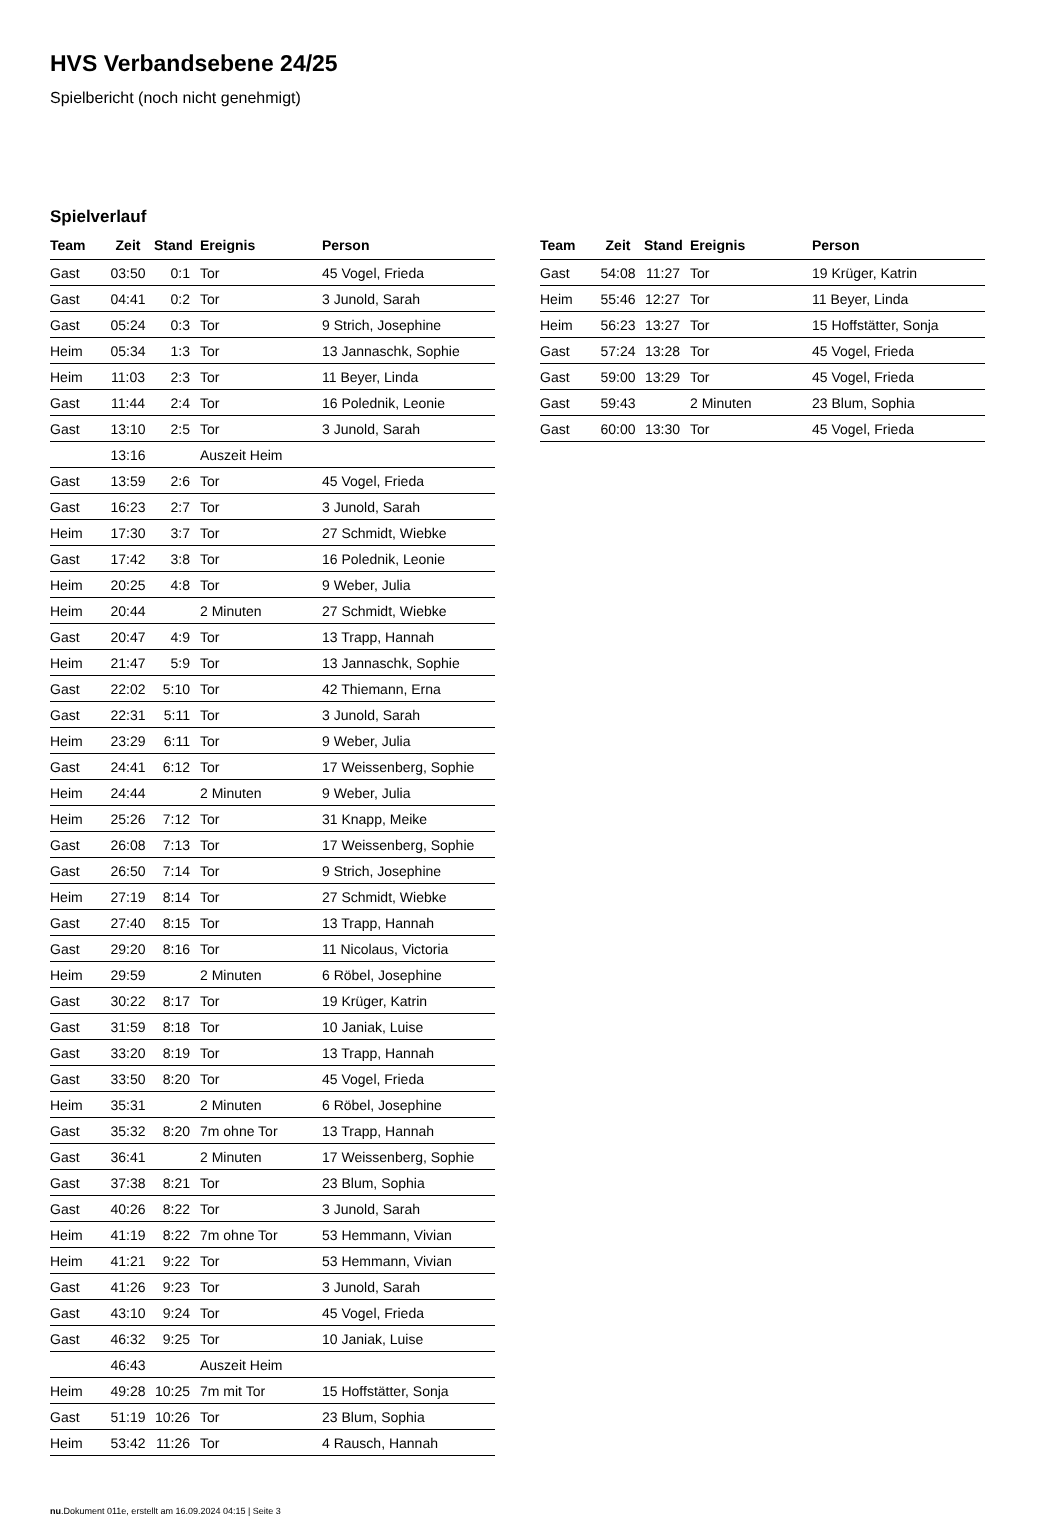HVS Verbandsebene 24/25
Spielbericht (noch nicht genehmigt)
Spielverlauf
| Team | Zeit | Stand | Ereignis | Person |
| --- | --- | --- | --- | --- |
| Gast | 03:50 | 0:1 | Tor | 45 Vogel, Frieda |
| Gast | 04:41 | 0:2 | Tor | 3 Junold, Sarah |
| Gast | 05:24 | 0:3 | Tor | 9 Strich, Josephine |
| Heim | 05:34 | 1:3 | Tor | 13 Jannaschk, Sophie |
| Heim | 11:03 | 2:3 | Tor | 11 Beyer, Linda |
| Gast | 11:44 | 2:4 | Tor | 16 Polednik, Leonie |
| Gast | 13:10 | 2:5 | Tor | 3 Junold, Sarah |
| | 13:16 | | Auszeit Heim | |
| Gast | 13:59 | 2:6 | Tor | 45 Vogel, Frieda |
| Gast | 16:23 | 2:7 | Tor | 3 Junold, Sarah |
| Heim | 17:30 | 3:7 | Tor | 27 Schmidt, Wiebke |
| Gast | 17:42 | 3:8 | Tor | 16 Polednik, Leonie |
| Heim | 20:25 | 4:8 | Tor | 9 Weber, Julia |
| Heim | 20:44 | | 2 Minuten | 27 Schmidt, Wiebke |
| Gast | 20:47 | 4:9 | Tor | 13 Trapp, Hannah |
| Heim | 21:47 | 5:9 | Tor | 13 Jannaschk, Sophie |
| Gast | 22:02 | 5:10 | Tor | 42 Thiemann, Erna |
| Gast | 22:31 | 5:11 | Tor | 3 Junold, Sarah |
| Heim | 23:29 | 6:11 | Tor | 9 Weber, Julia |
| Gast | 24:41 | 6:12 | Tor | 17 Weissenberg, Sophie |
| Heim | 24:44 | | 2 Minuten | 9 Weber, Julia |
| Heim | 25:26 | 7:12 | Tor | 31 Knapp, Meike |
| Gast | 26:08 | 7:13 | Tor | 17 Weissenberg, Sophie |
| Gast | 26:50 | 7:14 | Tor | 9 Strich, Josephine |
| Heim | 27:19 | 8:14 | Tor | 27 Schmidt, Wiebke |
| Gast | 27:40 | 8:15 | Tor | 13 Trapp, Hannah |
| Gast | 29:20 | 8:16 | Tor | 11 Nicolaus, Victoria |
| Heim | 29:59 | | 2 Minuten | 6 Röbel, Josephine |
| Gast | 30:22 | 8:17 | Tor | 19 Krüger, Katrin |
| Gast | 31:59 | 8:18 | Tor | 10 Janiak, Luise |
| Gast | 33:20 | 8:19 | Tor | 13 Trapp, Hannah |
| Gast | 33:50 | 8:20 | Tor | 45 Vogel, Frieda |
| Heim | 35:31 | | 2 Minuten | 6 Röbel, Josephine |
| Gast | 35:32 | 8:20 | 7m ohne Tor | 13 Trapp, Hannah |
| Gast | 36:41 | | 2 Minuten | 17 Weissenberg, Sophie |
| Gast | 37:38 | 8:21 | Tor | 23 Blum, Sophia |
| Gast | 40:26 | 8:22 | Tor | 3 Junold, Sarah |
| Heim | 41:19 | 8:22 | 7m ohne Tor | 53 Hemmann, Vivian |
| Heim | 41:21 | 9:22 | Tor | 53 Hemmann, Vivian |
| Gast | 41:26 | 9:23 | Tor | 3 Junold, Sarah |
| Gast | 43:10 | 9:24 | Tor | 45 Vogel, Frieda |
| Gast | 46:32 | 9:25 | Tor | 10 Janiak, Luise |
| | 46:43 | | Auszeit Heim | |
| Heim | 49:28 | 10:25 | 7m mit Tor | 15 Hoffstätter, Sonja |
| Gast | 51:19 | 10:26 | Tor | 23 Blum, Sophia |
| Heim | 53:42 | 11:26 | Tor | 4 Rausch, Hannah |
| Team | Zeit | Stand | Ereignis | Person |
| --- | --- | --- | --- | --- |
| Gast | 54:08 | 11:27 | Tor | 19 Krüger, Katrin |
| Heim | 55:46 | 12:27 | Tor | 11 Beyer, Linda |
| Heim | 56:23 | 13:27 | Tor | 15 Hoffstätter, Sonja |
| Gast | 57:24 | 13:28 | Tor | 45 Vogel, Frieda |
| Gast | 59:00 | 13:29 | Tor | 45 Vogel, Frieda |
| Gast | 59:43 | | 2 Minuten | 23 Blum, Sophia |
| Gast | 60:00 | 13:30 | Tor | 45 Vogel, Frieda |
nu.Dokument 011e, erstellt am 16.09.2024 04:15 | Seite 3